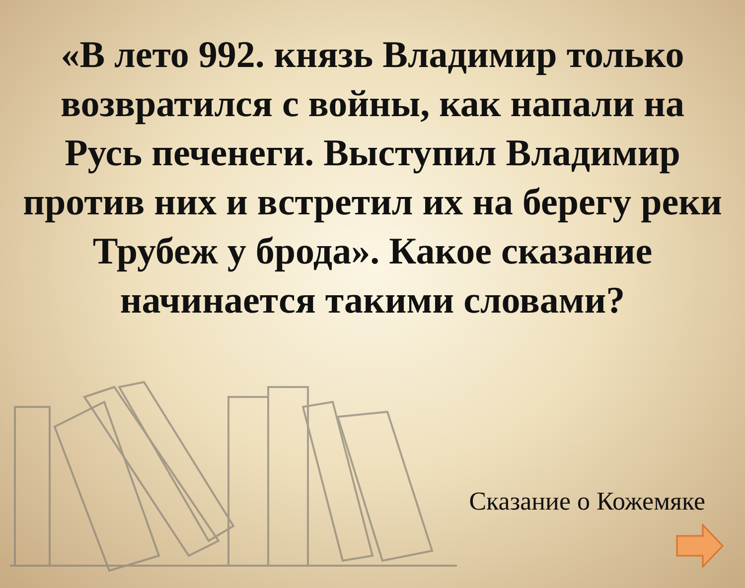«В лето 992. князь Владимир только возвратился с войны, как напали на Русь печенеги. Выступил Владимир против них и встретил их на берегу реки Трубеж у брода». Какое сказание начинается такими словами?
Сказание о Кожемяке